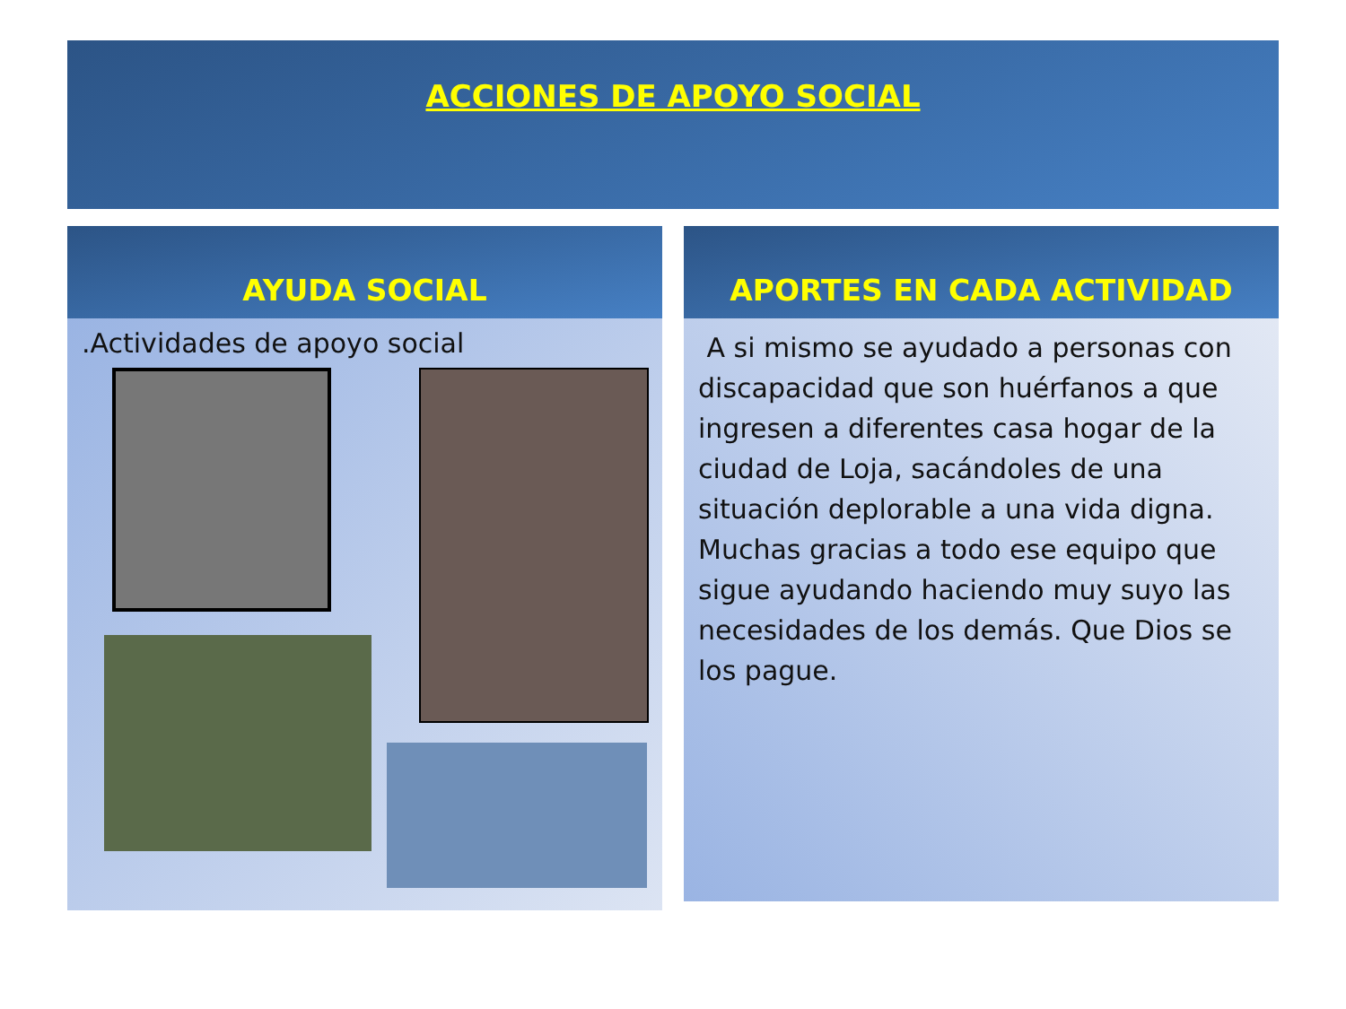ACCIONES DE APOYO SOCIAL
AYUDA SOCIAL
.Actividades de apoyo social
APORTES EN CADA ACTIVIDAD
A si mismo se ayudado a personas con discapacidad que son huérfanos a que ingresen a diferentes casa hogar de la ciudad de Loja, sacándoles de una situación deplorable a una vida digna. Muchas gracias a todo ese equipo que sigue ayudando haciendo muy suyo las necesidades de los demás. Que Dios se los pague.